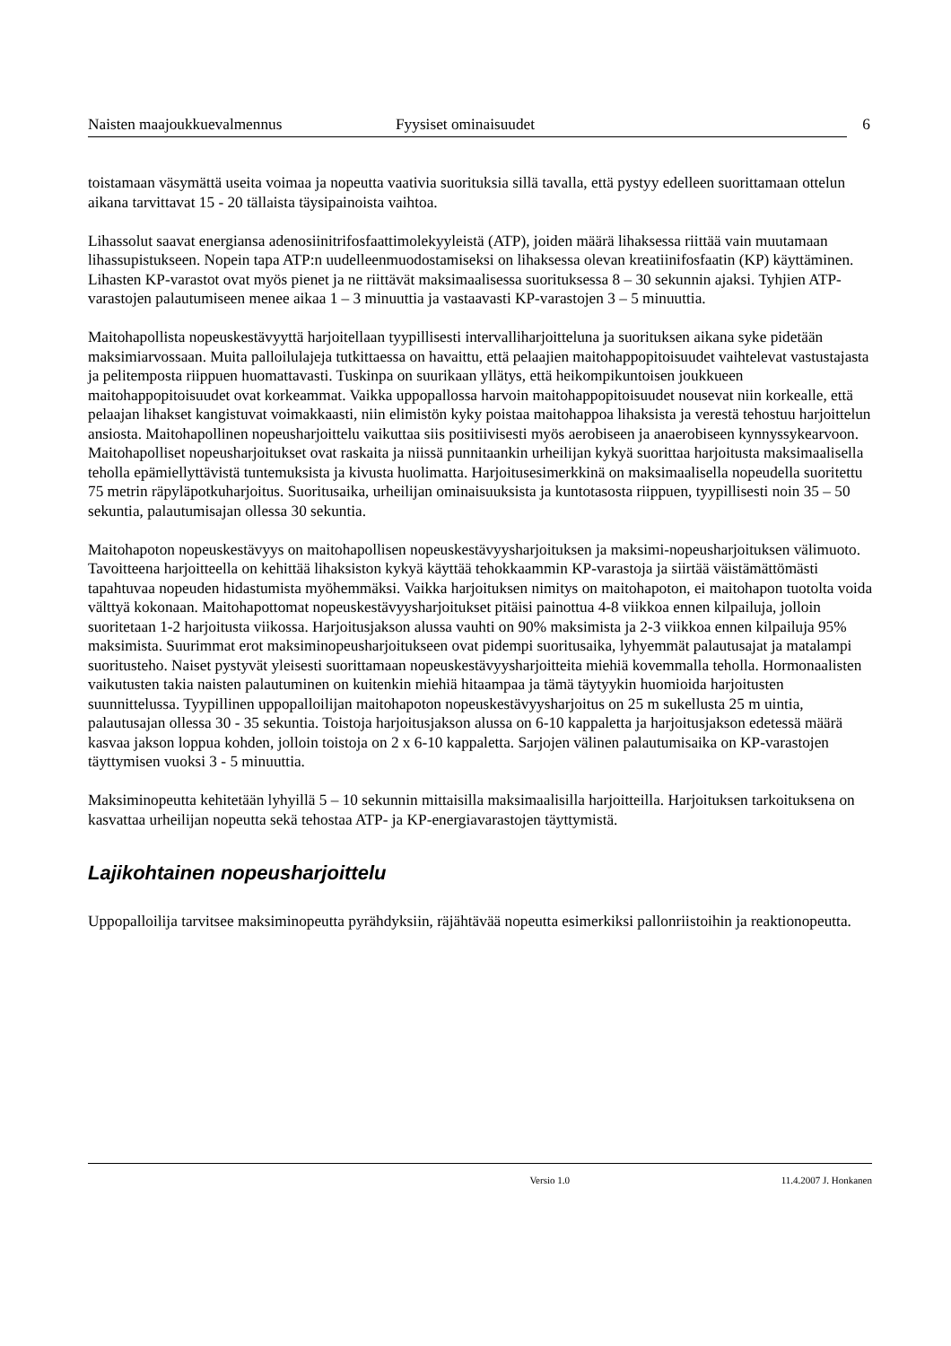Naisten maajoukkuevalmennus Fyysiset ominaisuudet 6
toistamaan väsymättä useita voimaa ja nopeutta vaativia suorituksia sillä tavalla, että pystyy edelleen suorittamaan ottelun aikana tarvittavat 15 - 20 tällaista täysipainoista vaihtoa.
Lihassolut saavat energiansa adenosiinitrifosfaattimolekyyleistä (ATP), joiden määrä lihaksessa riittää vain muutamaan lihassupistukseen. Nopein tapa ATP:n uudelleenmuodostamiseksi on lihaksessa olevan kreatiinifosfaatin (KP) käyttäminen. Lihasten KP-varastot ovat myös pienet ja ne riittävät maksimaalisessa suorituksessa 8 – 30 sekunnin ajaksi. Tyhjien ATP-varastojen palautumiseen menee aikaa 1 – 3 minuuttia ja vastaavasti KP-varastojen 3 – 5 minuuttia.
Maitohapollista nopeuskestävyyttä harjoitellaan tyypillisesti intervalliharjoitteluna ja suorituksen aikana syke pidetään maksimiarvossaan. Muita palloilulajeja tutkittaessa on havaittu, että pelaajien maitohappopitoisuudet vaihtelevat vastustajasta ja pelitemposta riippuen huomattavasti. Tuskinpa on suurikaan yllätys, että heikompikuntoisen joukkueen maitohappopitoisuudet ovat korkeammat. Vaikka uppopallossa harvoin maitohappopitoisuudet nousevat niin korkealle, että pelaajan lihakset kangistuvat voimakkaasti, niin elimistön kyky poistaa maitohappoa lihaksista ja verestä tehostuu harjoittelun ansiosta. Maitohapollinen nopeusharjoittelu vaikuttaa siis positiivisesti myös aerobiseen ja anaerobiseen kynnyssykearvoon. Maitohapolliset nopeusharjoitukset ovat raskaita ja niissä punnitaankin urheilijan kykyä suorittaa harjoitusta maksimaalisella teholla epämiellyttävistä tuntemuksista ja kivusta huolimatta. Harjoitusesimerkkinä on maksimaalisella nopeudella suoritettu 75 metrin räpyläpotkuharjoitus. Suoritusaika, urheilijan ominaisuuksista ja kuntotasosta riippuen, tyypillisesti noin 35 – 50 sekuntia, palautumisajan ollessa 30 sekuntia.
Maitohapoton nopeuskestävyys on maitohapollisen nopeuskestävyysharjoituksen ja maksimi-nopeusharjoituksen välimuoto. Tavoitteena harjoitteella on kehittää lihaksiston kykyä käyttää tehokkaammin KP-varastoja ja siirtää väistämättömästi tapahtuvaa nopeuden hidastumista myöhemmäksi. Vaikka harjoituksen nimitys on maitohapoton, ei maitohapon tuotolta voida välttyä kokonaan. Maitohapottomat nopeuskestävyysharjoitukset pitäisi painottua 4-8 viikkoa ennen kilpailuja, jolloin suoritetaan 1-2 harjoitusta viikossa. Harjoitusjakson alussa vauhti on 90% maksimista ja 2-3 viikkoa ennen kilpailuja 95% maksimista. Suurimmat erot maksiminopeusharjoitukseen ovat pidempi suoritusaika, lyhyemmät palautusajat ja matalampi suoritusteho. Naiset pystyvät yleisesti suorittamaan nopeuskestävyysharjoitteita miehiä kovemmalla teholla. Hormonaalisten vaikutusten takia naisten palautuminen on kuitenkin miehiä hitaampaa ja tämä täytyykin huomioida harjoitusten suunnittelussa. Tyypillinen uppopalloilijan maitohapoton nopeuskestävyysharjoitus on 25 m sukellusta 25 m uintia, palautusajan ollessa 30 - 35 sekuntia. Toistoja harjoitusjakson alussa on 6-10 kappaletta ja harjoitusjakson edetessä määrä kasvaa jakson loppua kohden, jolloin toistoja on 2 x 6-10 kappaletta. Sarjojen välinen palautumisaika on KP-varastojen täyttymisen vuoksi 3 - 5 minuuttia.
Maksiminopeutta kehitetään lyhyillä 5 – 10 sekunnin mittaisilla maksimaalisilla harjoitteilla. Harjoituksen tarkoituksena on kasvattaa urheilijan nopeutta sekä tehostaa ATP- ja KP-energiavarastojen täyttymistä.
Lajikohtainen nopeusharjoittelu
Uppopalloilija tarvitsee maksiminopeutta pyrähdyksiin, räjähtävää nopeutta esimerkiksi pallonriistoihin ja reaktionopeutta.
Versio 1.0 11.4.2007 J. Honkanen